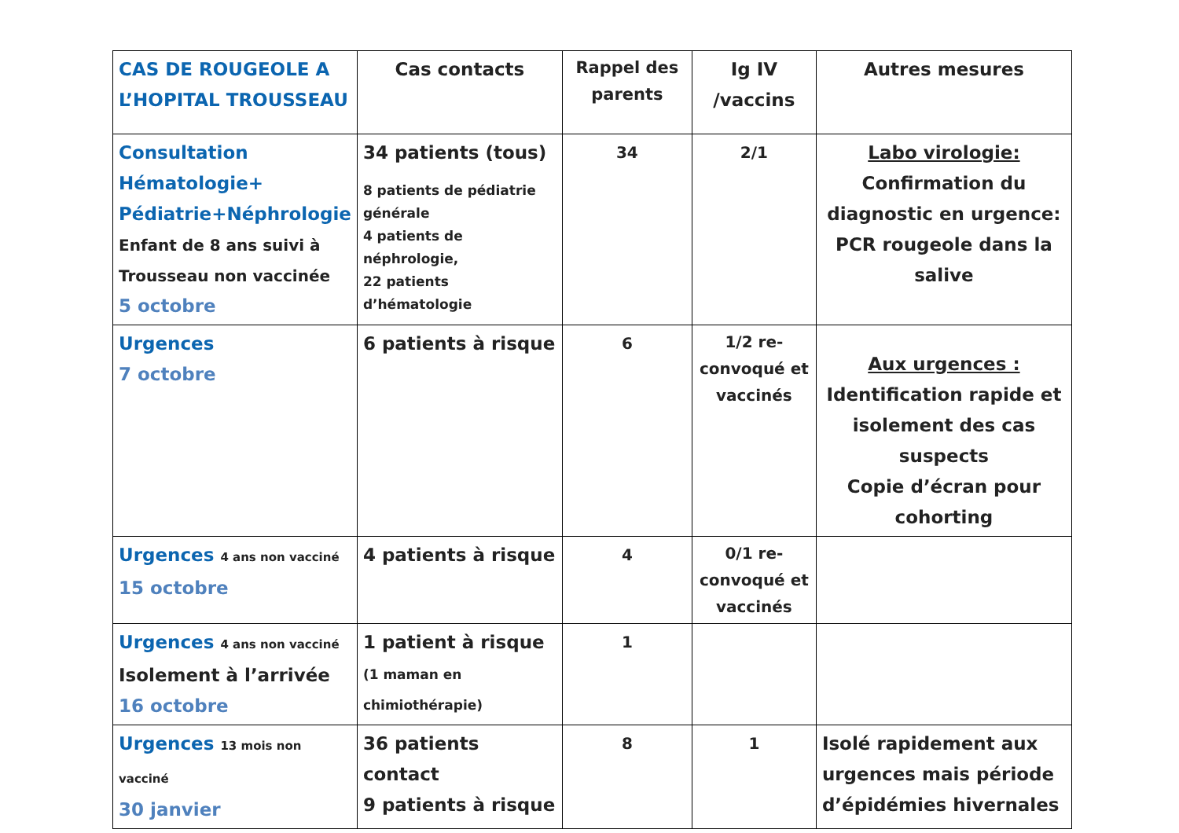| CAS DE ROUGEOLE A L’HOPITAL TROUSSEAU | Cas contacts | Rappel des parents | Ig IV /vaccins | Autres mesures |
| --- | --- | --- | --- | --- |
| Consultation Hématologie+ Pédiatrie+Néphrologie Enfant de 8 ans suivi à Trousseau non vaccinée 5 octobre | 34 patients (tous) 8 patients de pédiatrie générale 4 patients de néphrologie, 22 patients d’hématologie | 34 | 2/1 | Labo virologie: Confirmation du diagnostic en urgence: PCR rougeole dans la salive |
| Urgences 7 octobre | 6 patients à risque | 6 | 1/2 re-convoqué et vaccinés | Aux urgences : Identification rapide et isolement des cas suspects Copie d’écran pour cohorting |
| Urgences 4 ans non vacciné 15 octobre | 4 patients à risque | 4 | 0/1 re-convoqué et vaccinés | |
| Urgences 4 ans non vacciné Isolement à l’arrivée 16 octobre | 1 patient à risque (1 maman en chimiothérapie) | 1 | | |
| Urgences 13 mois non vacciné 30 janvier | 36 patients contact 9 patients à risque | 8 | 1 | Isolé rapidement aux urgences mais période d’épidémies hivernales |